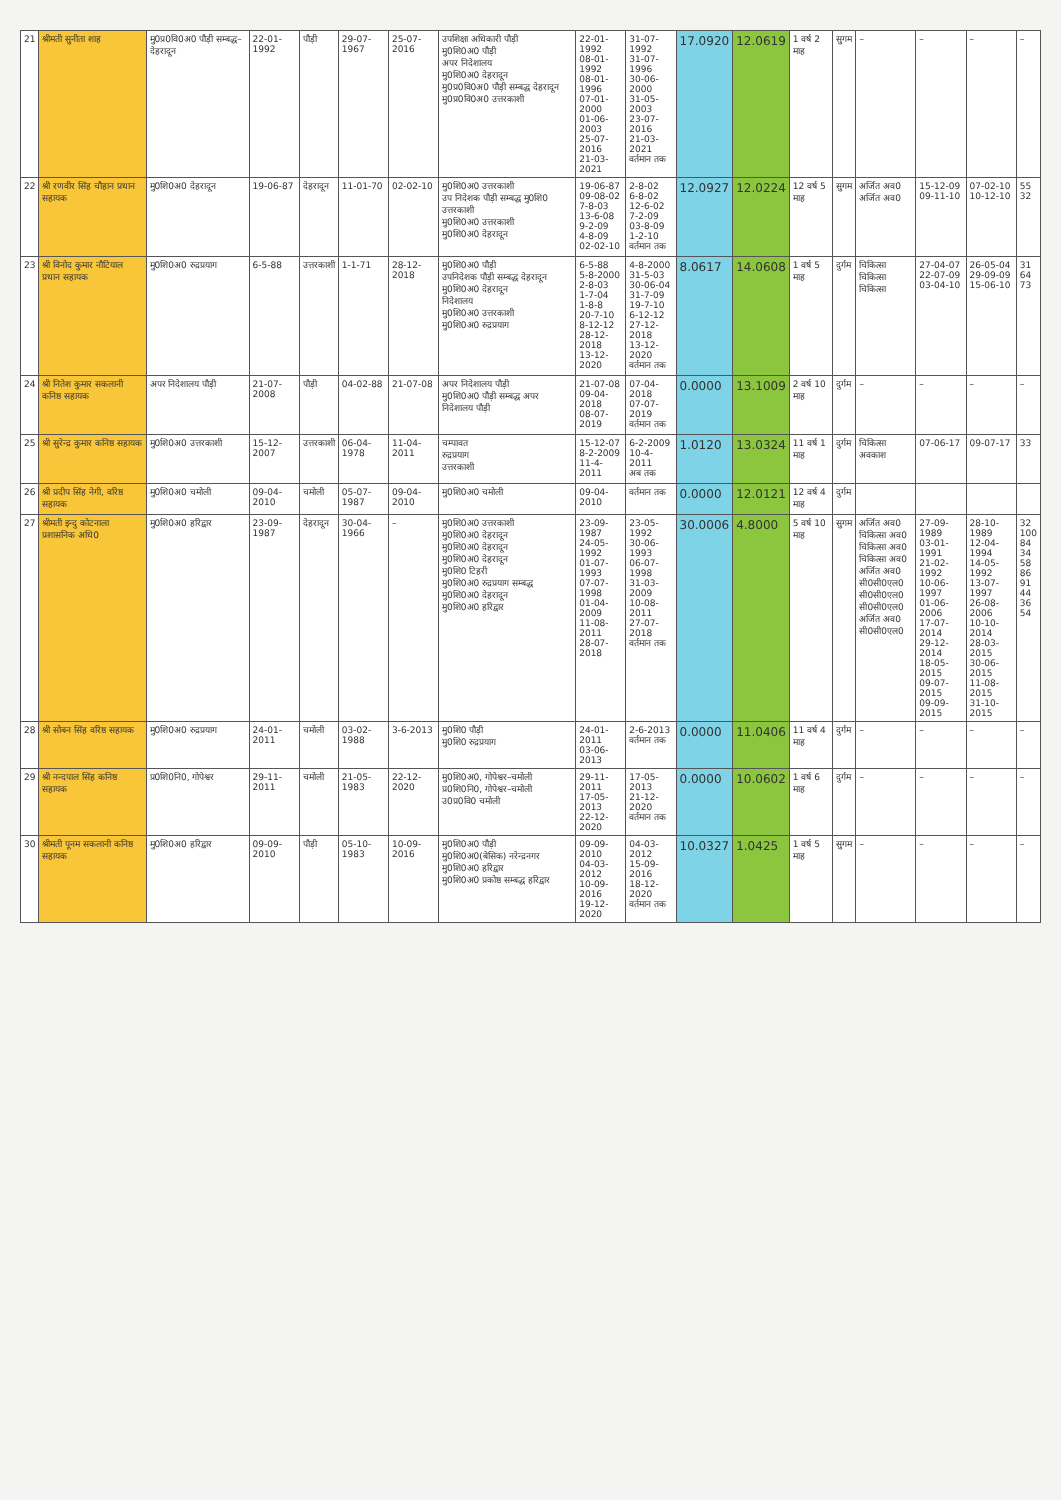| 21 | श्रीमती सुनीता शाह | मु0प्र0वि0अ0 पौड़ी सम्बद्ध–देहरादून | 22-01-1992 | पौड़ी | 29-07-1967 | 25-07-2016 | उपशिक्षा अधिकारी पौड़ी मु0शि0अ0 पौड़ी अपर निदेशालय मु0शि0अ0 देहरादून मु0प्र0वि0अ0 पौड़ी सम्बद्ध देहरादून मु0प्र0वि0अ0 उत्तरकाशी | 22-01-1992 08-01-1992 08-01-1996 07-01-2000 01-06-2003 25-07-2016 21-03-2021 | 31-07-1992 31-07-1996 30-06-2000 31-05-2003 23-07-2016 21-03-2021 वर्तमान तक | 17.0920 | 12.0619 | 1 वर्ष 2 माह | सुगम | – | – | – | – |
| 22 | श्री रणवीर सिंह चौहान प्रधान सहायक | मु0शि0अ0 देहरादून | 19-06-87 | देहरादून | 11-01-70 | 02-02-10 | मु0शि0अ0 उत्तरकाशी उप निदेशक पौड़ी सम्बद्ध मु0शि0 उत्तरकाशी मु0शि0अ0 उत्तरकाशी मु0शि0अ0 देहरादून | 19-06-87 09-08-02 7-8-03 13-6-08 9-2-09 4-8-09 02-02-10 | 2-8-02 6-8-02 12-6-02 7-2-09 03-8-09 1-2-10 वर्तमान तक | 12.0927 | 12.0224 | 12 वर्ष 5 माह | सुगम | अर्जित अव0 अर्जित अव0 | 15-12-09 09-11-10 | 07-02-10 10-12-10 | 55 32 |
| 23 | श्री विनोद कुमार नौटियाल प्रधान सहायक | मु0शि0अ0 रुद्रप्रयाग | 6-5-88 | उत्तरकाशी | 1-1-71 | 28-12-2018 | मु0शि0अ0 पौड़ी उपनिदेशक पौड़ी सम्बद्ध देहरादून मु0शि0अ0 देहरादून निदेशालय मु0शि0अ0 उत्तरकाशी मु0शि0अ0 रुद्रप्रयाग | 6-5-88 5-8-2000 2-8-03 1-7-04 1-8-8 20-7-10 8-12-12 28-12-2018 13-12-2020 | 4-8-2000 31-5-03 30-06-04 31-7-09 19-7-10 6-12-12 27-12-2018 13-12-2020 वर्तमान तक | 8.0617 | 14.0608 | 1 वर्ष 5 माह | दुर्गम | चिकित्सा चिकित्सा चिकित्सा | 27-04-07 22-07-09 03-04-10 | 26-05-04 29-09-09 15-06-10 | 31 64 73 |
| 24 | श्री नितेश कुमार सकलानी कनिष्ठ सहायक | अपर निदेशालय पौड़ी | 21-07-2008 | पौड़ी | 04-02-88 | 21-07-08 | अपर निदेशालय पौड़ी मु0शि0अ0 पौड़ी सम्बद्ध अपर निदेशालय पौड़ी | 21-07-08 09-04-2018 08-07-2019 | 07-04-2018 07-07-2019 वर्तमान तक | 0.0000 | 13.1009 | 2 वर्ष 10 माह | दुर्गम | – | – | – | – |
| 25 | श्री सुरेन्द्र कुमार कनिष्ठ सहायक | मु0शि0अ0 उत्तरकाशी | 15-12-2007 | उत्तरकाशी | 06-04-1978 | 11-04-2011 | चम्पावत रुद्रप्रयाग उत्तरकाशी | 15-12-07 8-2-2009 11-4-2011 | 6-2-2009 10-4-2011 अब तक | 1.0120 | 13.0324 | 11 वर्ष 1 माह | दुर्गम | चिकित्सा अवकाश | 07-06-17 | 09-07-17 | 33 |
| 26 | श्री प्रदीप सिंह नेगी, वरिष्ठ सहायक | मु0शि0अ0 चमोली | 09-04-2010 | चमोली | 05-07-1987 | 09-04-2010 | मु0शि0अ0 चमोली | 09-04-2010 | वर्तमान तक | 0.0000 | 12.0121 | 12 वर्ष 4 माह | दुर्गम | | | | |
| 27 | श्रीमती इन्दु कोटनाला प्रशासनिक अधि0 | मु0शि0अ0 हरिद्वार | 23-09-1987 | देहरादून | 30-04-1966 | – | मु0शि0अ0 उत्तरकाशी मु0शि0अ0 देहरादून मु0शि0अ0 देहरादून मु0शि0अ0 देहरादून मु0शि0 टिहरी मु0शि0अ0 रुद्रप्रयाग सम्बद्ध मु0शि0अ0 देहरादून मु0शि0अ0 हरिद्वार | 23-09-1987 24-05-1992 01-07-1993 07-07-1998 01-04-2009 11-08-2011 28-07-2018 | 23-05-1992 30-06-1993 06-07-1998 31-03-2009 10-08-2011 27-07-2018 वर्तमान तक | 30.0006 | 4.8000 | 5 वर्ष 10 माह | सुगम | अर्जित अव0 चिकित्सा अव0 चिकित्सा अव0 चिकित्सा अव0 अर्जित अव0 सी0सी0एल0 सी0सी0एल0 सी0सी0एल0 अर्जित अव0 सी0सी0एल0 | 27-09-1989 03-01-1991 21-02-1992 10-06-1997 01-06-2006 17-07-2014 29-12-2014 18-05-2015 09-07-2015 09-09-2015 | 28-10-1989 12-04-1994 14-05-1992 13-07-1997 26-08-2006 10-10-2014 28-03-2015 30-06-2015 11-08-2015 31-10-2015 | 32 100 84 34 58 86 91 44 36 54 |
| 28 | श्री सोबन सिंह वरिष्ठ सहायक | मु0शि0अ0 रुद्रप्रयाग | 24-01-2011 | चमोली | 03-02-1988 | 3-6-2013 | मु0शि0 पौड़ी मु0शि0 रुद्रप्रयाग | 24-01-2011 03-06-2013 | 2-6-2013 वर्तमान तक | 0.0000 | 11.0406 | 11 वर्ष 4 माह | दुर्गम | – | – | – | – |
| 29 | श्री नन्दपाल सिंह कनिष्ठ सहायक | प्र0शि0नि0, गोपेश्वर | 29-11-2011 | चमोली | 21-05-1983 | 22-12-2020 | मु0शि0अ0, गोपेश्वर–चमोली प्र0शि0नि0, गोपेश्वर–चमोली उ0प्र0वि0 चमोली | 29-11-2011 17-05-2013 22-12-2020 | 17-05-2013 21-12-2020 वर्तमान तक | 0.0000 | 10.0602 | 1 वर्ष 6 माह | दुर्गम | – | – | – | – |
| 30 | श्रीमती पूनम सकलानी कनिष्ठ सहायक | मु0शि0अ0 हरिद्वार | 09-09-2010 | पौड़ी | 05-10-1983 | 10-09-2016 | मु0शि0अ0 पौड़ी मु0शि0अ0(बेसिक) नरेन्द्रनगर मु0शि0अ0 हरिद्वार मु0शि0अ0 प्रकोष्ठ सम्बद्ध हरिद्वार | 09-09-2010 04-03-2012 10-09-2016 19-12-2020 | 04-03-2012 15-09-2016 18-12-2020 वर्तमान तक | 10.0327 | 1.0425 | 1 वर्ष 5 माह | सुगम | – | – | – | – |